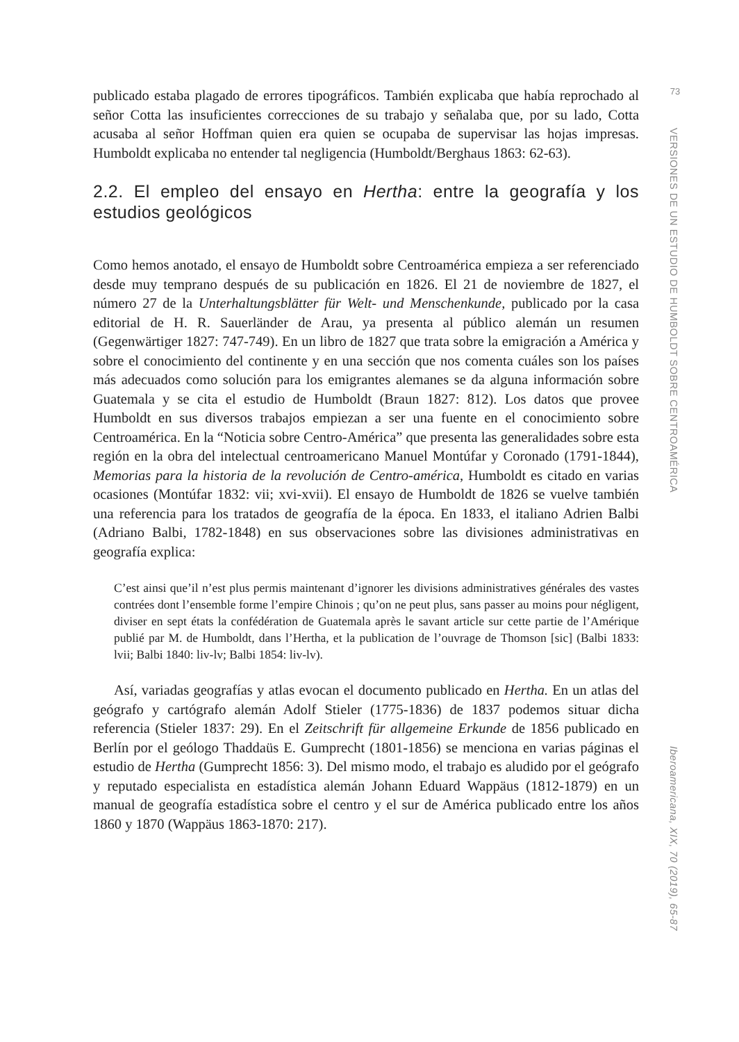publicado estaba plagado de errores tipográficos. También explicaba que había reprochado al señor Cotta las insuficientes correcciones de su trabajo y señalaba que, por su lado, Cotta acusaba al señor Hoffman quien era quien se ocupaba de supervisar las hojas impresas. Humboldt explicaba no entender tal negligencia (Humboldt/Berghaus 1863: 62-63).
2.2. El empleo del ensayo en Hertha: entre la geografía y los estudios geológicos
Como hemos anotado, el ensayo de Humboldt sobre Centroamérica empieza a ser referenciado desde muy temprano después de su publicación en 1826. El 21 de noviembre de 1827, el número 27 de la Unterhaltungsblätter für Welt- und Menschenkunde, publicado por la casa editorial de H. R. Sauerländer de Arau, ya presenta al público alemán un resumen (Gegenwärtiger 1827: 747-749). En un libro de 1827 que trata sobre la emigración a América y sobre el conocimiento del continente y en una sección que nos comenta cuáles son los países más adecuados como solución para los emigrantes alemanes se da alguna información sobre Guatemala y se cita el estudio de Humboldt (Braun 1827: 812). Los datos que provee Humboldt en sus diversos trabajos empiezan a ser una fuente en el conocimiento sobre Centroamérica. En la “Noticia sobre Centro-América” que presenta las generalidades sobre esta región en la obra del intelectual centroamericano Manuel Montúfar y Coronado (1791-1844), Memorias para la historia de la revolución de Centro-américa, Humboldt es citado en varias ocasiones (Montúfar 1832: vii; xvi-xvii). El ensayo de Humboldt de 1826 se vuelve también una referencia para los tratados de geografía de la época. En 1833, el italiano Adrien Balbi (Adriano Balbi, 1782-1848) en sus observaciones sobre las divisiones administrativas en geografía explica:
C’est ainsi que’il n’est plus permis maintenant d’ignorer les divisions administratives générales des vastes contrées dont l’ensemble forme l’empire Chinois ; qu’on ne peut plus, sans passer au moins pour négligent, diviser en sept états la confédération de Guatemala après le savant article sur cette partie de l’Amérique publié par M. de Humboldt, dans l’Hertha, et la publication de l’ouvrage de Thomson [sic] (Balbi 1833: lvii; Balbi 1840: liv-lv; Balbi 1854: liv-lv).
Así, variadas geografías y atlas evocan el documento publicado en Hertha. En un atlas del geógrafo y cartógrafo alemán Adolf Stieler (1775-1836) de 1837 podemos situar dicha referencia (Stieler 1837: 29). En el Zeitschrift für allgemeine Erkunde de 1856 publicado en Berlín por el geólogo Thaddaüs E. Gumprecht (1801-1856) se menciona en varias páginas el estudio de Hertha (Gumprecht 1856: 3). Del mismo modo, el trabajo es aludido por el geógrafo y reputado especialista en estadística alemán Johann Eduard Wappäus (1812-1879) en un manual de geografía estadística sobre el centro y el sur de América publicado entre los años 1860 y 1870 (Wappäus 1863-1870: 217).
73
VERSIONES DE UN ESTUDIO DE HUMBOLDT SOBRE CENTROAMÉRICA
Iberoamericana, XIX, 70 (2019), 65-87